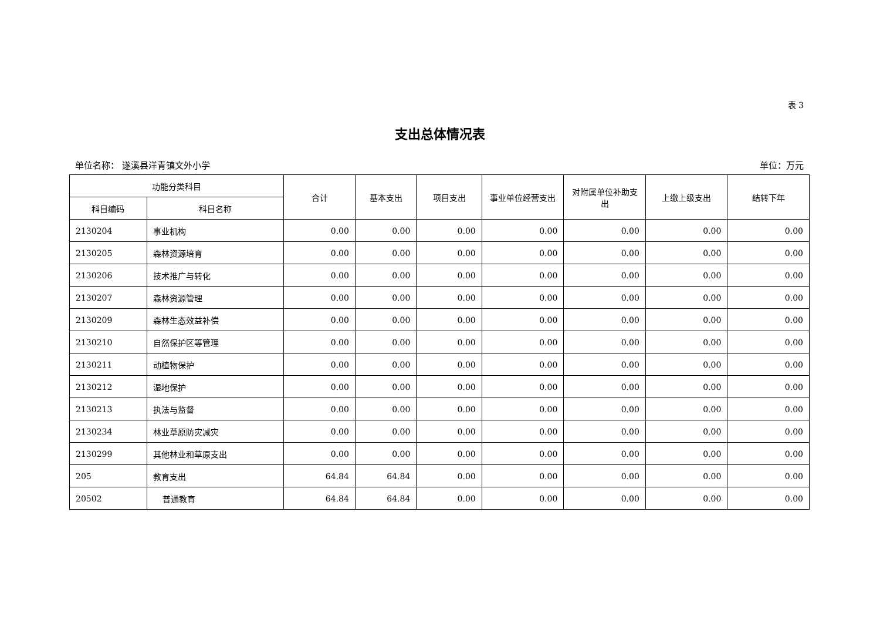表 3
支出总体情况表
单位名称： 遂溪县洋青镇文外小学 单位：万元
| 功能分类科目 | | 合计 | 基本支出 | 项目支出 | 事业单位经营支出 | 对附属单位补助支出 | 上缴上级支出 | 结转下年 |
| --- | --- | --- | --- | --- | --- | --- | --- | --- |
| 科目编码 | 科目名称 | | | | | | | |
| 2130204 | 事业机构 | 0.00 | 0.00 | 0.00 | 0.00 | 0.00 | 0.00 | 0.00 |
| 2130205 | 森林资源培育 | 0.00 | 0.00 | 0.00 | 0.00 | 0.00 | 0.00 | 0.00 |
| 2130206 | 技术推广与转化 | 0.00 | 0.00 | 0.00 | 0.00 | 0.00 | 0.00 | 0.00 |
| 2130207 | 森林资源管理 | 0.00 | 0.00 | 0.00 | 0.00 | 0.00 | 0.00 | 0.00 |
| 2130209 | 森林生态效益补偿 | 0.00 | 0.00 | 0.00 | 0.00 | 0.00 | 0.00 | 0.00 |
| 2130210 | 自然保护区等管理 | 0.00 | 0.00 | 0.00 | 0.00 | 0.00 | 0.00 | 0.00 |
| 2130211 | 动植物保护 | 0.00 | 0.00 | 0.00 | 0.00 | 0.00 | 0.00 | 0.00 |
| 2130212 | 湿地保护 | 0.00 | 0.00 | 0.00 | 0.00 | 0.00 | 0.00 | 0.00 |
| 2130213 | 执法与监督 | 0.00 | 0.00 | 0.00 | 0.00 | 0.00 | 0.00 | 0.00 |
| 2130234 | 林业草原防灾减灾 | 0.00 | 0.00 | 0.00 | 0.00 | 0.00 | 0.00 | 0.00 |
| 2130299 | 其他林业和草原支出 | 0.00 | 0.00 | 0.00 | 0.00 | 0.00 | 0.00 | 0.00 |
| 205 | 教育支出 | 64.84 | 64.84 | 0.00 | 0.00 | 0.00 | 0.00 | 0.00 |
| 20502 | 普通教育 | 64.84 | 64.84 | 0.00 | 0.00 | 0.00 | 0.00 | 0.00 |